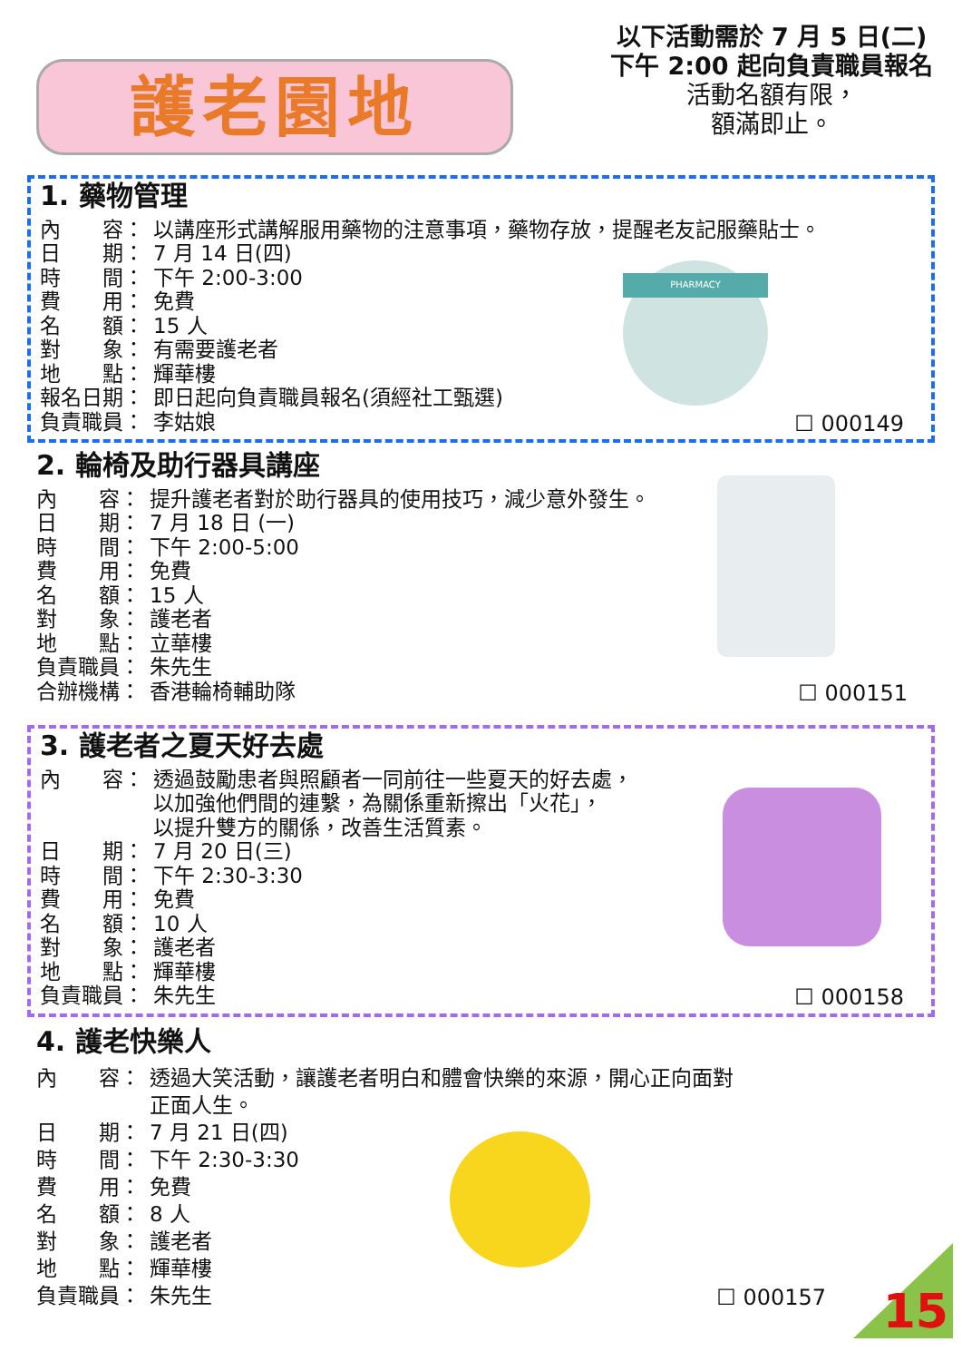護老園地
以下活動需於 7 月 5 日(二)
下午 2:00 起向負責職員報名
活動名額有限，
額滿即止。
1. 藥物管理
內　　容： 以講座形式講解服用藥物的注意事項，藥物存放，提醒老友記服藥貼士。
日　　期： 7 月 14 日(四)
時　　間： 下午 2:00-3:00
費　　用： 免費
名　　額： 15 人
對　　象： 有需要護老者
地　　點： 輝華樓
報名日期： 即日起向負責職員報名(須經社工甄選)
負責職員： 李姑娘
PHARMACY
☐ 000149
2. 輪椅及助行器具講座
內　　容： 提升護老者對於助行器具的使用技巧，減少意外發生。
日　　期： 7 月 18 日 (一)
時　　間： 下午 2:00-5:00
費　　用： 免費
名　　額： 15 人
對　　象： 護老者
地　　點： 立華樓
負責職員： 朱先生
合辦機構： 香港輪椅輔助隊
☐ 000151
3. 護老者之夏天好去處
內　　容： 透過鼓勵患者與照顧者一同前往一些夏天的好去處，
以加強他們間的連繫，為關係重新擦出「火花」，
以提升雙方的關係，改善生活質素。
日　　期： 7 月 20 日(三)
時　　間： 下午 2:30-3:30
費　　用： 免費
名　　額： 10 人
對　　象： 護老者
地　　點： 輝華樓
負責職員： 朱先生
☐ 000158
4. 護老快樂人
內　　容： 透過大笑活動，讓護老者明白和體會快樂的來源，開心正向面對
正面人生。
日　　期： 7 月 21 日(四)
時　　間： 下午 2:30-3:30
費　　用： 免費
名　　額： 8 人
對　　象： 護老者
地　　點： 輝華樓
負責職員： 朱先生
☐ 000157
15